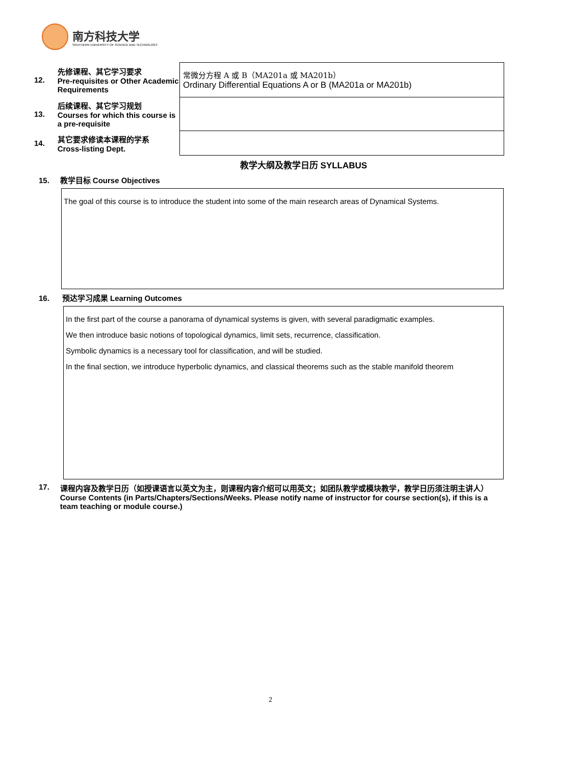南方科技大学
SOUTHERN UNIVERSITY OF SCIENCE AND TECHNOLOGY
| 12. | 先修课程、其它学习要求 Pre-requisites or Other Academic Requirements | 常微分方程 A 或 B（MA201a 或 MA201b） Ordinary Differential Equations A or B (MA201a or MA201b) |
| 13. | 后续课程、其它学习规划 Courses for which this course is a pre-requisite | |
| 14. | 其它要求修读本课程的学系 Cross-listing Dept. | |
教学大纲及教学日历 SYLLABUS
15. 教学目标 Course Objectives
The goal of this course is to introduce the student into some of the main research areas of Dynamical Systems.
16. 预达学习成果 Learning Outcomes
In the first part of the course a panorama of dynamical systems is given, with several paradigmatic examples.
We then introduce basic notions of topological dynamics, limit sets, recurrence, classification.
Symbolic dynamics is a necessary tool for classification, and will be studied.
In the final section, we introduce hyperbolic dynamics, and classical theorems such as the stable manifold theorem
17. 课程内容及教学日历（如授课语言以英文为主，则课程内容介绍可以用英文；如团队教学或模块教学，教学日历须注明主讲人）
Course Contents (in Parts/Chapters/Sections/Weeks. Please notify name of instructor for course section(s), if this is a team teaching or module course.)
2